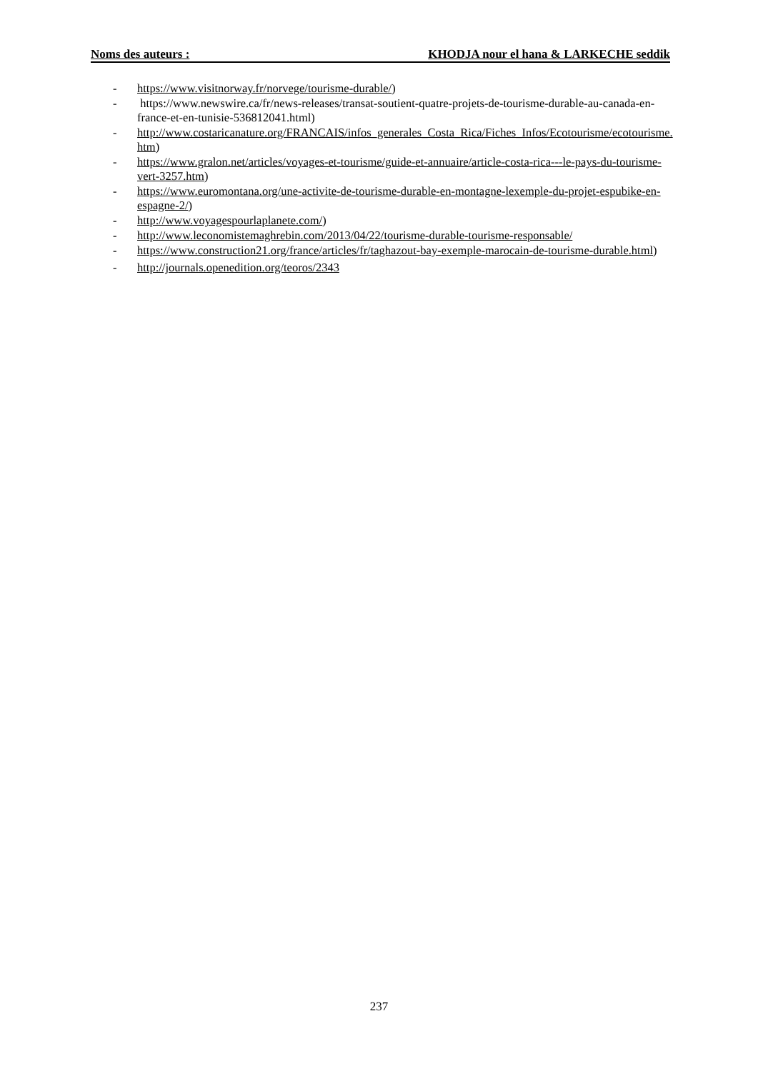Noms des auteurs : KHODJA nour el hana & LARKECHE seddik
- https://www.visitnorway.fr/norvege/tourisme-durable/)
- https://www.newswire.ca/fr/news-releases/transat-soutient-quatre-projets-de-tourisme-durable-au-canada-en-france-et-en-tunisie-536812041.html)
- http://www.costaricanature.org/FRANCAIS/infos_generales_Costa_Rica/Fiches_Infos/Ecotourisme/ecotourisme.htm)
- https://www.gralon.net/articles/voyages-et-tourisme/guide-et-annuaire/article-costa-rica---le-pays-du-tourisme-vert-3257.htm)
- https://www.euromontana.org/une-activite-de-tourisme-durable-en-montagne-lexemple-du-projet-espubike-en-espagne-2/)
- http://www.voyagespourlaplanete.com/)
- http://www.leconomistemaghrebin.com/2013/04/22/tourisme-durable-tourisme-responsable/
- https://www.construction21.org/france/articles/fr/taghazout-bay-exemple-marocain-de-tourisme-durable.html)
- http://journals.openedition.org/teoros/2343
237